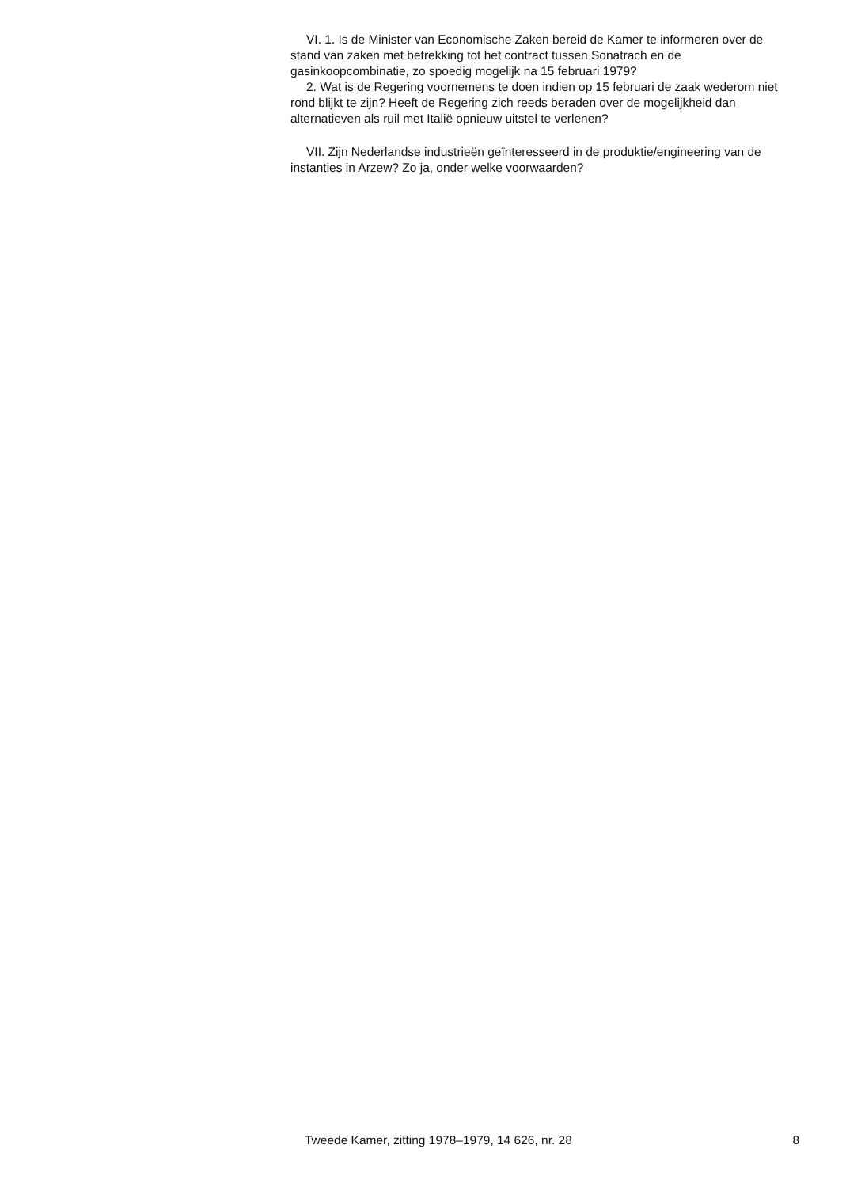VI. 1. Is de Minister van Economische Zaken bereid de Kamer te informeren over de stand van zaken met betrekking tot het contract tussen Sonatrach en de gasinkoopcombinatie, zo spoedig mogelijk na 15 februari 1979?
2. Wat is de Regering voornemens te doen indien op 15 februari de zaak wederom niet rond blijkt te zijn? Heeft de Regering zich reeds beraden over de mogelijkheid dan alternatieven als ruil met Italië opnieuw uitstel te verlenen?
VII. Zijn Nederlandse industrieën geïnteresseerd in de produktie/engineering van de instanties in Arzew? Zo ja, onder welke voorwaarden?
Tweede Kamer, zitting 1978–1979, 14 626, nr. 28 8